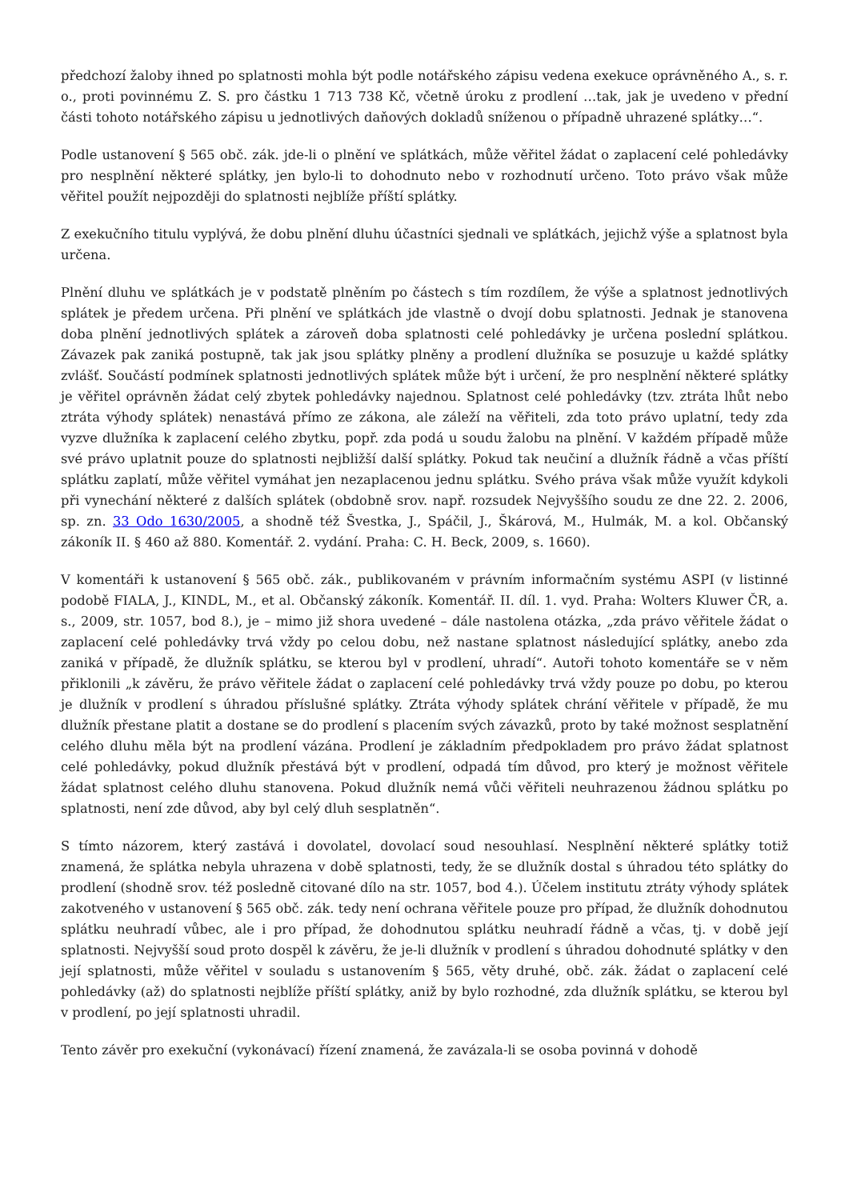předchozí žaloby ihned po splatnosti mohla být podle notářského zápisu vedena exekuce oprávněného A., s. r. o., proti povinnému Z. S. pro částku 1 713 738 Kč, včetně úroku z prodlení …tak, jak je uvedeno v přední části tohoto notářského zápisu u jednotlivých daňových dokladů sníženou o případně uhrazené splátky…“.
Podle ustanovení § 565 obč. zák. jde-li o plnění ve splátkách, může věřitel žádat o zaplacení celé pohledávky pro nesplnění některé splátky, jen bylo-li to dohodnuto nebo v rozhodnutí určeno. Toto právo však může věřitel použít nejpozději do splatnosti nejblíže příští splátky.
Z exekučního titulu vyplývá, že dobu plnění dluhu účastníci sjednali ve splátkách, jejichž výše a splatnost byla určena.
Plnění dluhu ve splátkách je v podstatě plněním po částech s tím rozdílem, že výše a splatnost jednotlivých splátek je předem určena. Při plnění ve splátkách jde vlastně o dvojí dobu splatnosti. Jednak je stanovena doba plnění jednotlivých splátek a zároveň doba splatnosti celé pohledávky je určena poslední splátkou. Závazek pak zaniká postupně, tak jak jsou splátky plněny a prodlení dlužníka se posuzuje u každé splátky zvlášť. Součástí podmínek splatnosti jednotlivých splátek může být i určení, že pro nesplnění některé splátky je věřitel oprávněn žádat celý zbytek pohledávky najednou. Splatnost celé pohledávky (tzv. ztráta lhůt nebo ztráta výhody splátek) nenastává přímo ze zákona, ale záleží na věřiteli, zda toto právo uplatní, tedy zda vyzve dlužníka k zaplacení celého zbytku, popř. zda podá u soudu žalobu na plnění. V každém případě může své právo uplatnit pouze do splatnosti nejbližší další splátky. Pokud tak neučiní a dlužník řádně a včas příští splátku zaplatí, může věřitel vymáhat jen nezaplacenou jednu splátku. Svého práva však může využít kdykoli při vynechání některé z dalších splátek (obdobně srov. např. rozsudek Nejvyššího soudu ze dne 22. 2. 2006, sp. zn. 33 Odo 1630/2005, a shodně též Švestka, J., Spáčil, J., Škárová, M., Hulmák, M. a kol. Občanský zákoník II. § 460 až 880. Komentář. 2. vydání. Praha: C. H. Beck, 2009, s. 1660).
V komentáři k ustanovení § 565 obč. zák., publikovaném v právním informačním systému ASPI (v listinné podobě FIALA, J., KINDL, M., et al. Občanský zákoník. Komentář. II. díl. 1. vyd. Praha: Wolters Kluwer ČR, a. s., 2009, str. 1057, bod 8.), je – mimo již shora uvedené – dále nastolena otázka, „zda právo věřitele žádat o zaplacení celé pohledávky trvá vždy po celou dobu, než nastane splatnost následující splátky, anebo zda zaniká v případě, že dlužník splátku, se kterou byl v prodlení, uhradí“. Autoři tohoto komentáře se v něm přiklonili „k závěru, že právo věřitele žádat o zaplacení celé pohledávky trvá vždy pouze po dobu, po kterou je dlužník v prodlení s úhradou příslušné splátky. Ztráta výhody splátek chrání věřitele v případě, že mu dlužník přestane platit a dostane se do prodlení s placením svých závazků, proto by také možnost sesplatnění celého dluhu měla být na prodlení vázána. Prodlení je základním předpokladem pro právo žádat splatnost celé pohledávky, pokud dlužník přestává být v prodlení, odpadá tím důvod, pro který je možnost věřitele žádat splatnost celého dluhu stanovena. Pokud dlužník nemá vůči věřiteli neuhrazenou žádnou splátku po splatnosti, není zde důvod, aby byl celý dluh sesplatněn“.
S tímto názorem, který zastává i dovolatel, dovolací soud nesouhlasí. Nesplnění některé splátky totiž znamená, že splátka nebyla uhrazena v době splatnosti, tedy, že se dlužník dostal s úhradou této splátky do prodlení (shodně srov. též posledně citované dílo na str. 1057, bod 4.). Účelem institutu ztráty výhody splátek zakotveného v ustanovení § 565 obč. zák. tedy není ochrana věřitele pouze pro případ, že dlužník dohodnutou splátku neuhradí vůbec, ale i pro případ, že dohodnutou splátku neuhradí řádně a včas, tj. v době její splatnosti. Nejvyšší soud proto dospěl k závěru, že je-li dlužník v prodlení s úhradou dohodnuté splátky v den její splatnosti, může věřitel v souladu s ustanovením § 565, věty druhé, obč. zák. žádat o zaplacení celé pohledávky (až) do splatnosti nejblíže příští splátky, aniž by bylo rozhodné, zda dlužník splátku, se kterou byl v prodlení, po její splatnosti uhradil.
Tento závěr pro exekuční (vykonávací) řízení znamená, že zavázala-li se osoba povinná v dohodě